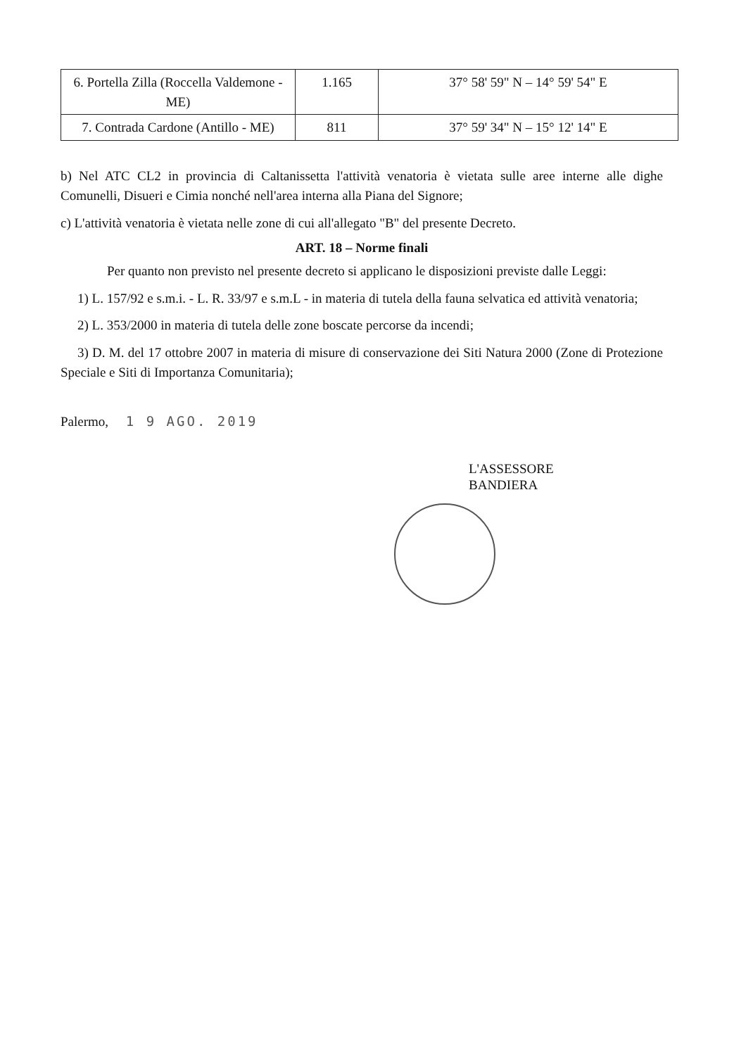| 6. Portella Zilla (Roccella Valdemone - ME) | 1.165 | 37° 58' 59" N – 14° 59' 54" E |
| 7. Contrada Cardone (Antillo - ME) | 811 | 37° 59' 34" N – 15° 12' 14" E |
b) Nel ATC CL2 in provincia di Caltanissetta l'attività venatoria è vietata sulle aree interne alle dighe Comunelli, Disueri e Cimia nonché nell'area interna alla Piana del Signore;
c) L'attività venatoria è vietata nelle zone di cui all'allegato "B" del presente Decreto.
ART. 18 – Norme finali
Per quanto non previsto nel presente decreto si applicano le disposizioni previste dalle Leggi:
1) L. 157/92 e s.m.i. - L. R. 33/97 e s.m.L - in materia di tutela della fauna selvatica ed attività venatoria;
2) L. 353/2000 in materia di tutela delle zone boscate percorse da incendi;
3) D. M. del 17 ottobre 2007 in materia di misure di conservazione dei Siti Natura 2000 (Zone di Protezione Speciale e Siti di Importanza Comunitaria);
Palermo, 1 9 AGO. 2019
L'ASSESSORE
BANDIERA